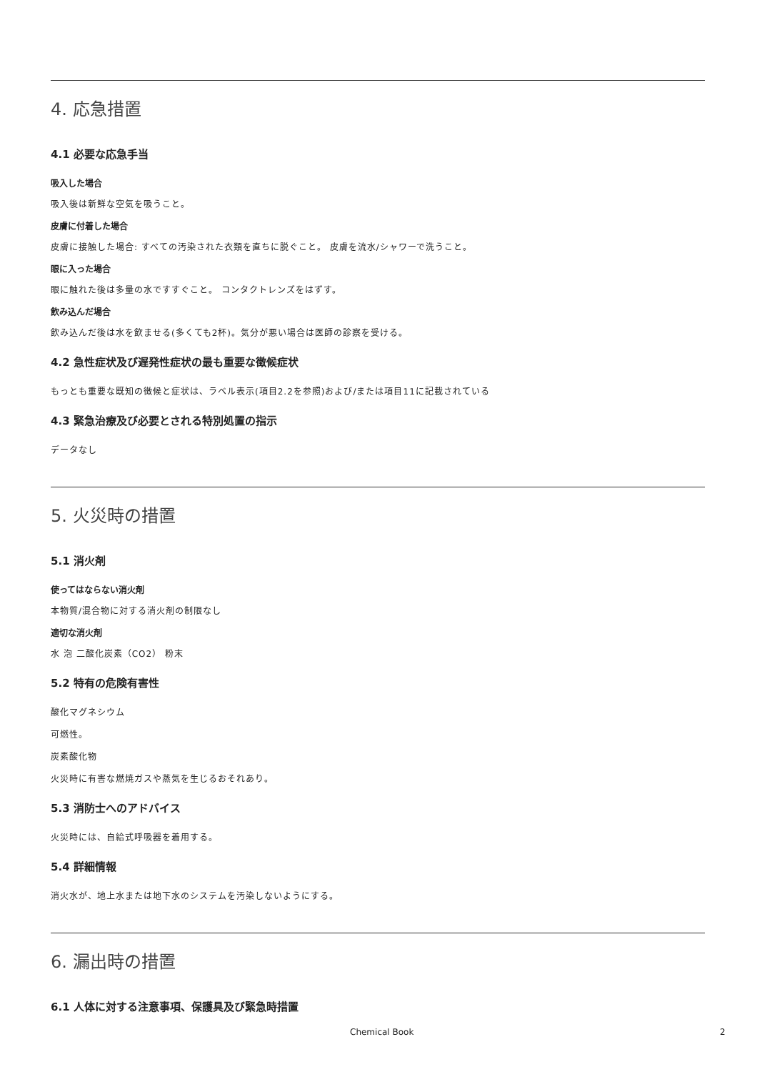4. 応急措置
4.1 必要な応急手当
吸入した場合
吸入後は新鮮な空気を吸うこと。
皮膚に付着した場合
皮膚に接触した場合: すべての汚染された衣類を直ちに脱ぐこと。 皮膚を流水/シャワーで洗うこと。
眼に入った場合
眼に触れた後は多量の水ですすぐこと。 コンタクトレンズをはずす。
飲み込んだ場合
飲み込んだ後は水を飲ませる(多くても2杯)。気分が悪い場合は医師の診察を受ける。
4.2 急性症状及び遅発性症状の最も重要な徴候症状
もっとも重要な既知の徴候と症状は、ラベル表示(項目2.2を参照)および/または項目11に記載されている
4.3 緊急治療及び必要とされる特別処置の指示
データなし
5. 火災時の措置
5.1 消火剤
使ってはならない消火剤
本物質/混合物に対する消火剤の制限なし
適切な消火剤
水 泡 二酸化炭素（CO2） 粉末
5.2 特有の危険有害性
酸化マグネシウム
可燃性。
炭素酸化物
火災時に有害な燃焼ガスや蒸気を生じるおそれあり。
5.3 消防士へのアドバイス
火災時には、自給式呼吸器を着用する。
5.4 詳細情報
消火水が、地上水または地下水のシステムを汚染しないようにする。
6. 漏出時の措置
6.1 人体に対する注意事項、保護具及び緊急時措置
Chemical Book 2